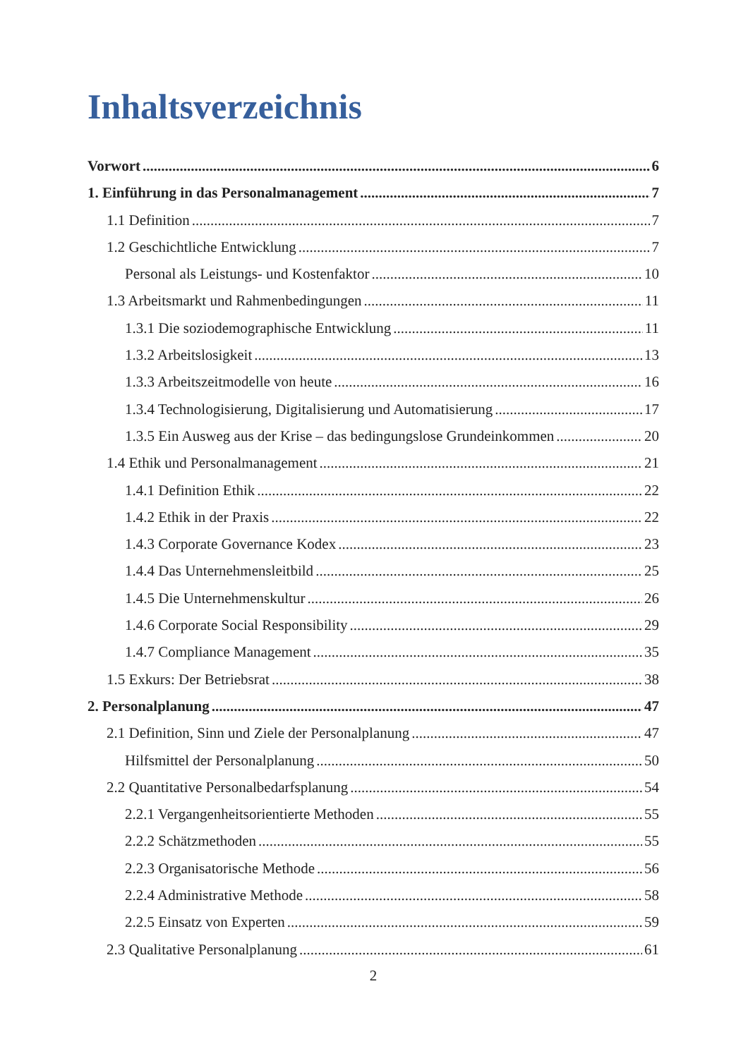Inhaltsverzeichnis
Vorwort 6
1. Einführung in das Personalmanagement 7
1.1 Definition 7
1.2 Geschichtliche Entwicklung 7
Personal als Leistungs- und Kostenfaktor 10
1.3 Arbeitsmarkt und Rahmenbedingungen 11
1.3.1 Die soziodemographische Entwicklung 11
1.3.2 Arbeitslosigkeit 13
1.3.3 Arbeitszeitmodelle von heute 16
1.3.4 Technologisierung, Digitalisierung und Automatisierung 17
1.3.5 Ein Ausweg aus der Krise – das bedingungslose Grundeinkommen 20
1.4 Ethik und Personalmanagement 21
1.4.1 Definition Ethik 22
1.4.2 Ethik in der Praxis 22
1.4.3 Corporate Governance Kodex 23
1.4.4 Das Unternehmensleitbild 25
1.4.5 Die Unternehmenskultur 26
1.4.6 Corporate Social Responsibility 29
1.4.7 Compliance Management 35
1.5 Exkurs: Der Betriebsrat 38
2. Personalplanung 47
2.1 Definition, Sinn und Ziele der Personalplanung 47
Hilfsmittel der Personalplanung 50
2.2 Quantitative Personalbedarfsplanung 54
2.2.1 Vergangenheitsorientierte Methoden 55
2.2.2 Schätzmethoden 55
2.2.3 Organisatorische Methode 56
2.2.4 Administrative Methode 58
2.2.5 Einsatz von Experten 59
2.3 Qualitative Personalplanung 61
2